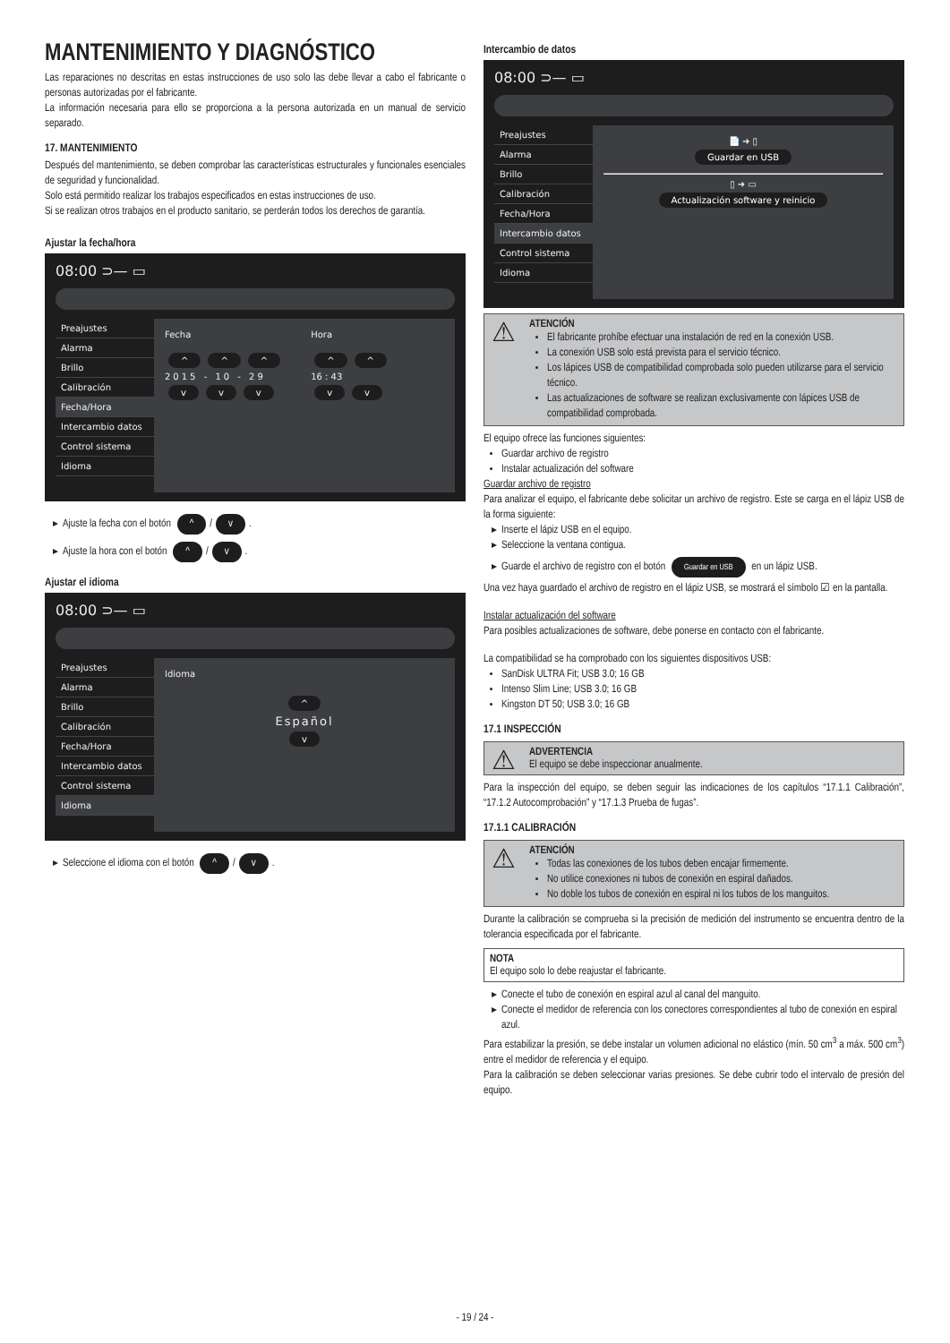MANTENIMIENTO Y DIAGNÓSTICO
Las reparaciones no descritas en estas instrucciones de uso solo las debe llevar a cabo el fabricante o personas autorizadas por el fabricante.
La información necesaria para ello se proporciona a la persona autorizada en un manual de servicio separado.
17. MANTENIMIENTO
Después del mantenimiento, se deben comprobar las características estructurales y funcionales esenciales de seguridad y funcionalidad.
Solo está permitido realizar los trabajos especificados en estas instrucciones de uso.
Si se realizan otros trabajos en el producto sanitario, se perderán todos los derechos de garantía.
Ajustar la fecha/hora
08:00 ⊃— ▭
Preajustes
Alarma
Brillo
Calibración
Fecha/Hora
Intercambio datos
Control sistema
Idioma
Fecha
^ ^ ^
2015 - 10 - 29
v v v
Hora
^ ^
16 : 43
v v
Ajuste la fecha con el botón ^ / v.
Ajuste la hora con el botón ^ / v.
Ajustar el idioma
08:00 ⊃— ▭
Preajustes
Alarma
Brillo
Calibración
Fecha/Hora
Intercambio datos
Control sistema
Idioma
Idioma
^
Español
v
Seleccione el idioma con el botón ^ / v.
Intercambio de datos
08:00 ⊃— ▭
Preajustes
Alarma
Brillo
Calibración
Fecha/Hora
Intercambio datos
Control sistema
Idioma
📄 ➜ ▯
Guardar en USB
▯ ➜ ▭
Actualización software y reinicio
ATENCIÓN
El fabricante prohíbe efectuar una instalación de red en la conexión USB.
La conexión USB solo está prevista para el servicio técnico.
Los lápices USB de compatibilidad comprobada solo pueden utilizarse para el servicio técnico.
Las actualizaciones de software se realizan exclusivamente con lápices USB de compatibilidad comprobada.
El equipo ofrece las funciones siguientes:
Guardar archivo de registro
Instalar actualización del software
Guardar archivo de registro
Para analizar el equipo, el fabricante debe solicitar un archivo de registro. Este se carga en el lápiz USB de la forma siguiente:
Inserte el lápiz USB en el equipo.
Seleccione la ventana contigua.
Guarde el archivo de registro con el botón Guardar en USB en un lápiz USB.
Una vez haya guardado el archivo de registro en el lápiz USB, se mostrará el símbolo ☑ en la pantalla.
Instalar actualización del software
Para posibles actualizaciones de software, debe ponerse en contacto con el fabricante.
La compatibilidad se ha comprobado con los siguientes dispositivos USB:
SanDisk ULTRA Fit; USB 3.0; 16 GB
Intenso Slim Line; USB 3.0; 16 GB
Kingston DT 50; USB 3.0; 16 GB
17.1 INSPECCIÓN
ADVERTENCIA
El equipo se debe inspeccionar anualmente.
Para la inspección del equipo, se deben seguir las indicaciones de los capítulos “17.1.1 Calibración”, “17.1.2 Autocomprobación” y “17.1.3 Prueba de fugas”.
17.1.1 CALIBRACIÓN
ATENCIÓN
Todas las conexiones de los tubos deben encajar firmemente.
No utilice conexiones ni tubos de conexión en espiral dañados.
No doble los tubos de conexión en espiral ni los tubos de los manguitos.
Durante la calibración se comprueba si la precisión de medición del instrumento se encuentra dentro de la tolerancia especificada por el fabricante.
NOTA
El equipo solo lo debe reajustar el fabricante.
Conecte el tubo de conexión en espiral azul al canal del manguito.
Conecte el medidor de referencia con los conectores correspondientes al tubo de conexión en espiral azul.
Para estabilizar la presión, se debe instalar un volumen adicional no elástico (mín. 50 cm<sup>3</sup> a máx. 500 cm<sup>3</sup>) entre el medidor de referencia y el equipo.
Para la calibración se deben seleccionar varias presiones. Se debe cubrir todo el intervalo de presión del equipo.
- 19 / 24 -